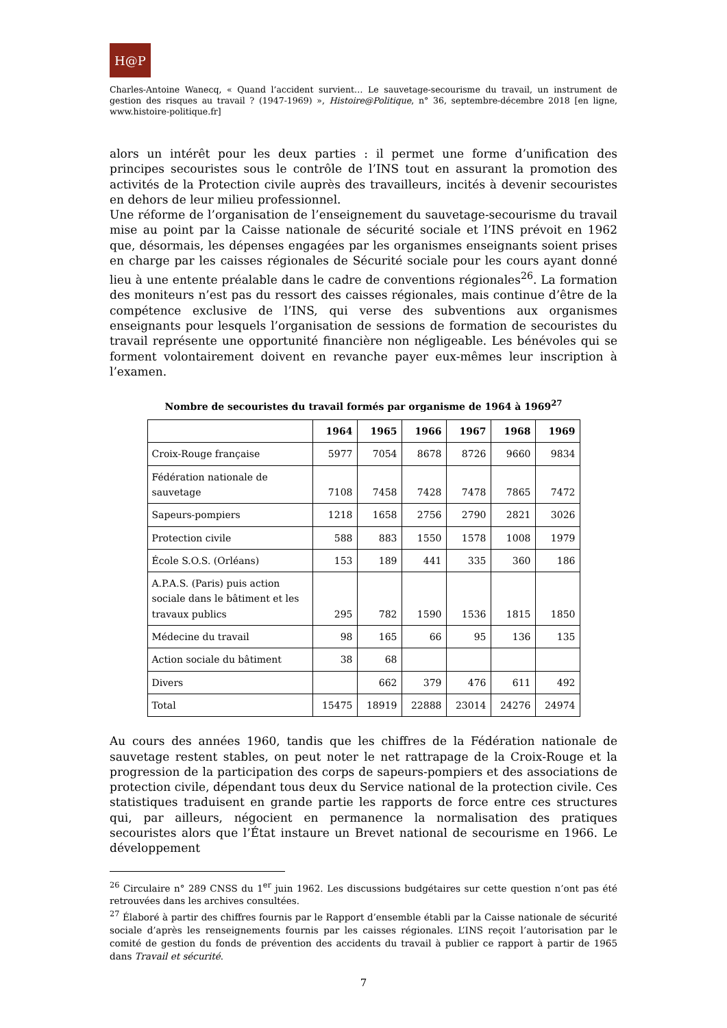H@P
Charles-Antoine Wanecq, « Quand l’accident survient… Le sauvetage-secourisme du travail, un instrument de gestion des risques au travail ? (1947-1969) », Histoire@Politique, n° 36, septembre-décembre 2018 [en ligne, www.histoire-politique.fr]
alors un intérêt pour les deux parties : il permet une forme d’unification des principes secouristes sous le contrôle de l’INS tout en assurant la promotion des activités de la Protection civile auprès des travailleurs, incités à devenir secouristes en dehors de leur milieu professionnel.
Une réforme de l’organisation de l’enseignement du sauvetage-secourisme du travail mise au point par la Caisse nationale de sécurité sociale et l’INS prévoit en 1962 que, désormais, les dépenses engagées par les organismes enseignants soient prises en charge par les caisses régionales de Sécurité sociale pour les cours ayant donné lieu à une entente préalable dans le cadre de conventions régionales<sup>26</sup>. La formation des moniteurs n’est pas du ressort des caisses régionales, mais continue d’être de la compétence exclusive de l’INS, qui verse des subventions aux organismes enseignants pour lesquels l’organisation de sessions de formation de secouristes du travail représente une opportunité financière non négligeable. Les bénévoles qui se forment volontairement doivent en revanche payer eux-mêmes leur inscription à l’examen.
Nombre de secouristes du travail formés par organisme de 1964 à 1969<sup>27</sup>
| | 1964 | 1965 | 1966 | 1967 | 1968 | 1969 |
| --- | --- | --- | --- | --- | --- | --- |
| Croix-Rouge française | 5977 | 7054 | 8678 | 8726 | 9660 | 9834 |
| Fédération nationale de sauvetage | 7108 | 7458 | 7428 | 7478 | 7865 | 7472 |
| Sapeurs-pompiers | 1218 | 1658 | 2756 | 2790 | 2821 | 3026 |
| Protection civile | 588 | 883 | 1550 | 1578 | 1008 | 1979 |
| École S.O.S. (Orléans) | 153 | 189 | 441 | 335 | 360 | 186 |
| A.P.A.S. (Paris) puis action sociale dans le bâtiment et les travaux publics | 295 | 782 | 1590 | 1536 | 1815 | 1850 |
| Médecine du travail | 98 | 165 | 66 | 95 | 136 | 135 |
| Action sociale du bâtiment | 38 | 68 | | | | |
| Divers | | 662 | 379 | 476 | 611 | 492 |
| Total | 15475 | 18919 | 22888 | 23014 | 24276 | 24974 |
Au cours des années 1960, tandis que les chiffres de la Fédération nationale de sauvetage restent stables, on peut noter le net rattrapage de la Croix-Rouge et la progression de la participation des corps de sapeurs-pompiers et des associations de protection civile, dépendant tous deux du Service national de la protection civile. Ces statistiques traduisent en grande partie les rapports de force entre ces structures qui, par ailleurs, négocient en permanence la normalisation des pratiques secouristes alors que l’État instaure un Brevet national de secourisme en 1966. Le développement
<sup>26</sup> Circulaire n° 289 CNSS du 1<sup>er</sup> juin 1962. Les discussions budgétaires sur cette question n’ont pas été retrouvées dans les archives consultées.
<sup>27</sup> Élaboré à partir des chiffres fournis par le Rapport d’ensemble établi par la Caisse nationale de sécurité sociale d’après les renseignements fournis par les caisses régionales. L’INS reçoit l’autorisation par le comité de gestion du fonds de prévention des accidents du travail à publier ce rapport à partir de 1965 dans Travail et sécurité.
7